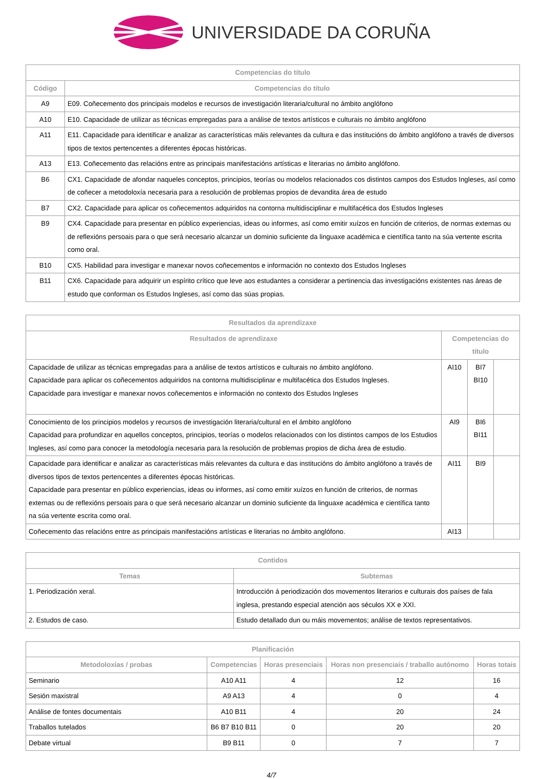UNIVERSIDADE DA CORUÑA
| Competencias do título | |
| --- | --- |
| Código | Competencias do título |
| A9 | E09. Coñecemento dos principais modelos e recursos de investigación literaria/cultural no ámbito anglófono |
| A10 | E10. Capacidade de utilizar as técnicas empregadas para a análise de textos artísticos e culturais no ámbito anglófono |
| A11 | E11. Capacidade para identificar e analizar as características máis relevantes da cultura e das institucións do ámbito anglófono a través de diversos tipos de textos pertencentes a diferentes épocas históricas. |
| A13 | E13. Coñecemento das relacións entre as principais manifestacións artísticas e literarias no ámbito anglófono. |
| B6 | CX1. Capacidade de afondar naqueles conceptos, principios, teorías ou modelos relacionados cos distintos campos dos Estudos Ingleses, así como de coñecer a metodoloxía necesaria para a resolución de problemas propios de devandita área de estudo |
| B7 | CX2. Capacidade para aplicar os coñecementos adquiridos na contorna multidisciplinar e multifacética dos Estudos Ingleses |
| B9 | CX4. Capacidade para presentar en público experiencias, ideas ou informes, así como emitir xuízos en función de criterios, de normas externas ou de reflexións persoais para o que será necesario alcanzar un dominio suficiente da linguaxe académica e científica tanto na súa vertente escrita como oral. |
| B10 | CX5. Habilidad para investigar e manexar novos coñecementos e información no contexto dos Estudos Ingleses |
| B11 | CX6. Capacidade para adquirir un espírito crítico que leve aos estudantes a considerar a pertinencia das investigacións existentes nas áreas de estudo que conforman os Estudos Ingleses, así como das súas propias. |
| Resultados da aprendizaxe | | | |
| --- | --- | --- | --- |
| Resultados de aprendizaxe | Competencias do título | | |
| Capacidade de utilizar as técnicas empregadas para a análise de textos artísticos e culturais no ámbito anglófono. Capacidade para aplicar os coñecementos adquiridos na contorna multidisciplinar e multifacética dos Estudos Ingleses. Capacidade para investigar e manexar novos coñecementos e información no contexto dos Estudos Ingleses | AI10 | BI7 BI10 | |
| Conocimiento de los principios modelos y recursos de investigación literaria/cultural en el ámbito anglófono Capacidad para profundizar en aquellos conceptos, principios, teorías o modelos relacionados con los distintos campos de los Estudios Ingleses, así como para conocer la metodología necesaria para la resolución de problemas propios de dicha área de estudio. | AI9 | BI6 BI11 | |
| Capacidade para identificar e analizar as características máis relevantes da cultura e das institucións do ámbito anglófono a través de diversos tipos de textos pertencentes a diferentes épocas históricas. Capacidade para presentar en público experiencias, ideas ou informes, así como emitir xuízos en función de criterios, de normas externas ou de reflexións persoais para o que será necesario alcanzar un dominio suficiente da linguaxe académica e científica tanto na súa vertente escrita como oral. | AI11 | BI9 | |
| Coñecemento das relacións entre as principais manifestacións artísticas e literarias no ámbito anglófono. | AI13 | | |
| Contidos | |
| --- | --- |
| Temas | Subtemas |
| 1. Periodización xeral. | Introducción á periodización dos movementos literarios e culturais dos países de fala inglesa, prestando especial atención aos séculos XX e XXI. |
| 2. Estudos de caso. | Estudo detallado dun ou máis movementos; análise de textos representativos. |
| Planificación | | | | |
| --- | --- | --- | --- | --- |
| Metodoloxías / probas | Competencias | Horas presenciais | Horas non presenciais / traballo autónomo | Horas totais |
| Seminario | A10 A11 | 4 | 12 | 16 |
| Sesión maxistral | A9 A13 | 4 | 0 | 4 |
| Análise de fontes documentais | A10 B11 | 4 | 20 | 24 |
| Traballos tutelados | B6 B7 B10 B11 | 0 | 20 | 20 |
| Debate virtual | B9 B11 | 0 | 7 | 7 |
4/7